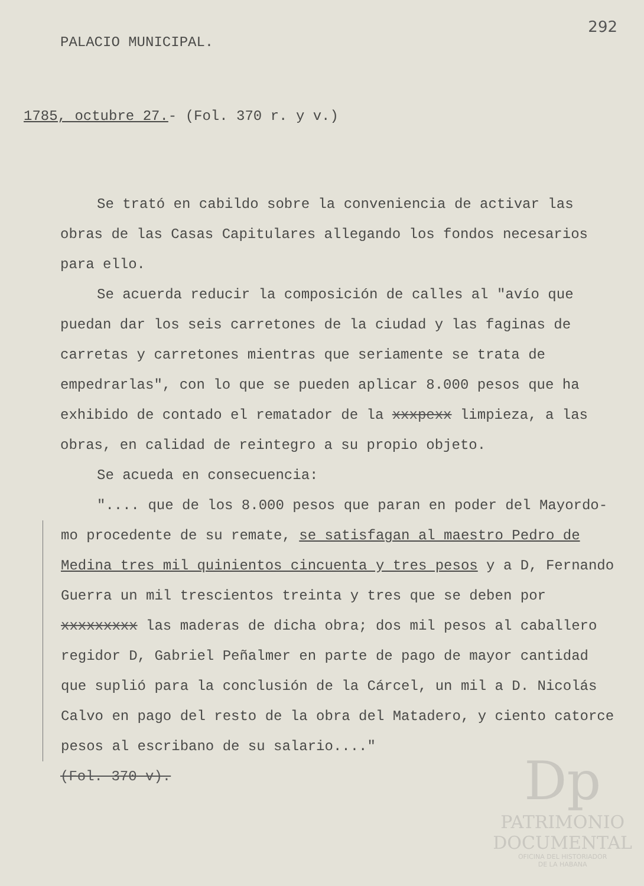292
PALACIO MUNICIPAL.
1785, octubre 27.- (Fol. 370 r. y v.)
Se trató en cabildo sobre la conveniencia de activar las obras de las Casas Capitulares allegando los fondos necesarios para ello.
Se acuerda reducir la composición de calles al "avío que puedan dar los seis carretones de la ciudad y las faginas de carretas y carretones mientras que seriamente se trata de empedrarlas", con lo que se pueden aplicar 8.000 pesos que ha exhibido de contado el rematador de la xxxpexx limpieza, a las obras, en calidad de reintegro a su propio objeto.
Se acueda en consecuencia:
".... que de los 8.000 pesos que paran en poder del Mayordo-
mo procedente de su remate, se satisfagan al maestro Pedro de Medina tres mil quinientos cincuenta y tres pesos y a D, Fernando Guerra un mil trescientos treinta y tres que se deben por xxxxxxxxx las maderas de dicha obra; dos mil pesos al caballero regidor D, Gabriel Peñalmer en parte de pago de mayor cantidad que suplió para la conclusión de la Cárcel, un mil a D. Nicolás Calvo en pago del resto de la obra del Matadero, y ciento catorce pesos al escribano de su salario...."
(Fol. 370 v).
Dp
PATRIMONIO
DOCUMENTAL
OFICINA DEL HISTORIADOR
DE LA HABANA